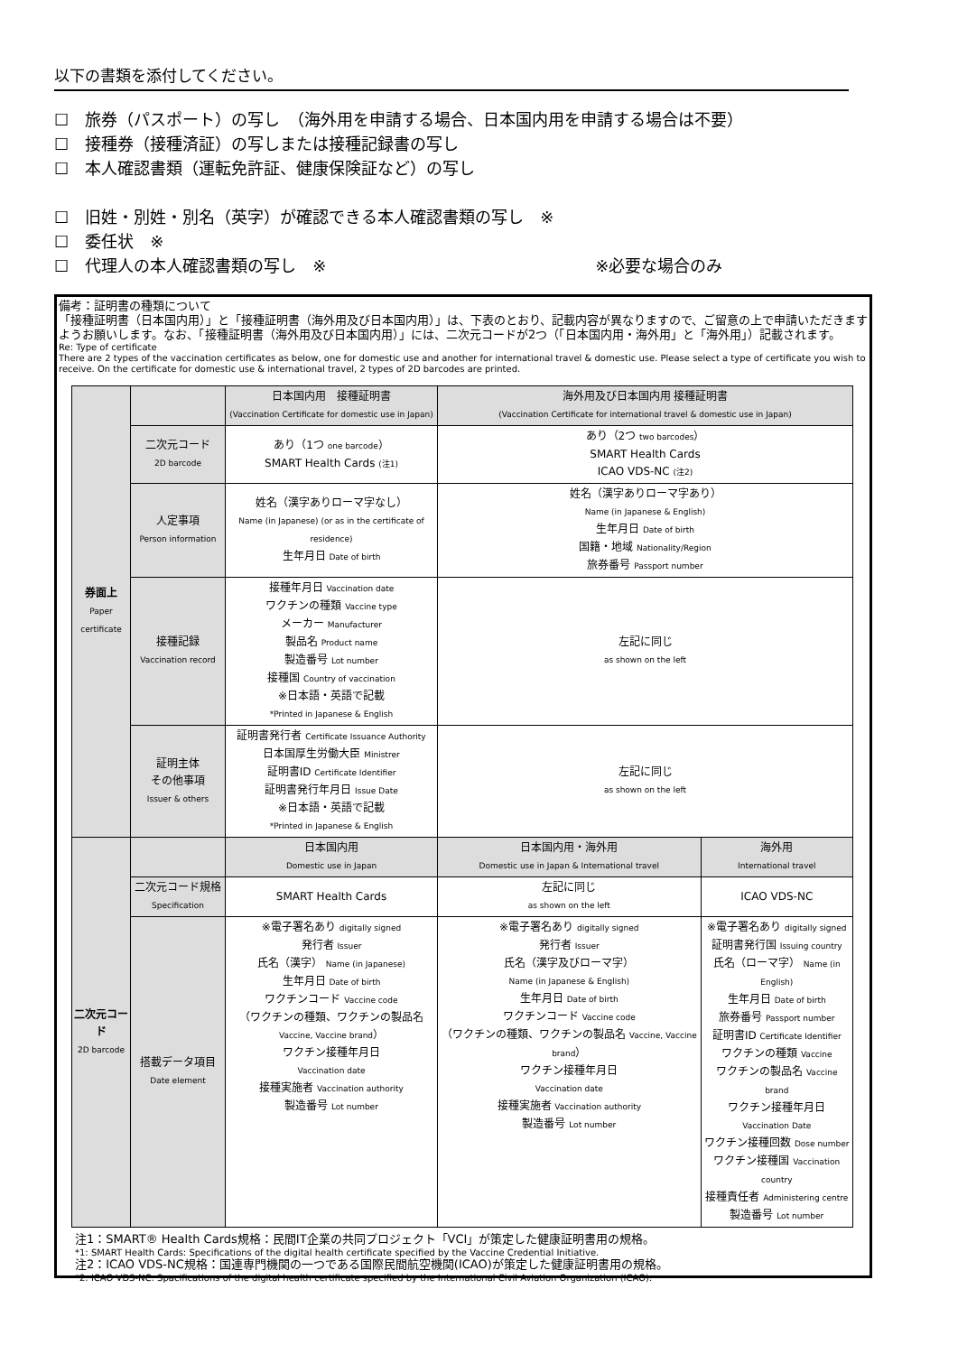以下の書類を添付してください。
☐　旅券（パスポート）の写し　（海外用を申請する場合、日本国内用を申請する場合は不要）
☐　接種券（接種済証）の写しまたは接種記録書の写し
☐　本人確認書類（運転免許証、健康保険証など）の写し
☐　旧姓・別姓・別名（英字）が確認できる本人確認書類の写し　※
☐　委任状　※
☐　代理人の本人確認書類の写し　※　※必要な場合のみ
備考：証明書の種類について
「接種証明書（日本国内用）」と「接種証明書（海外用及び日本国内用）」は、下表のとおり、記載内容が異なりますので、ご留意の上で申請いただきますようお願いします。なお、「接種証明書（海外用及び日本国内用）」には、二次元コードが2つ（「日本国内用・海外用」と「海外用」）記載されます。
Re: Type of certificate
There are 2 types of the vaccination certificates as below, one for domestic use and another for international travel & domestic use. Please select a type of certificate you wish to receive. On the certificate for domestic use & international travel, 2 types of 2D barcodes are printed.
| 券面上 Paper certificate | | 日本国内用 接種証明書 (Vaccination Certificate for domestic use in Japan) | 海外用及び日本国内用 接種証明書 (Vaccination Certificate for international travel & domestic use in Japan) | |
| | 二次元コード 2D barcode | あり（1つ one barcode ） SMART Health Cards (注1) | あり（2つ two barcodes ） SMART Health Cards ICAO VDS-NC (注2) | |
| | 人定事項 Person information | 姓名（漢字ありローマ字なし） Name (in Japanese) (or as in the certificate of residence) 生年月日 Date of birth | 姓名（漢字ありローマ字あり） Name (in Japanese & English) 生年月日 Date of birth 国籍・地域 Nationality/Region 旅券番号 Passport number | |
| | 接種記録 Vaccination record | 接種年月日 Vaccination date ワクチンの種類 Vaccine type メーカー Manufacturer 製品名 Product name 製造番号 Lot number 接種国 Country of vaccination ※日本語・英語で記載 *Printed in Japanese & English | 左記に同じ as shown on the left | |
| | 証明主体 その他事項 Issuer & others | 証明書発行者 Certificate Issuance Authority 日本国厚生労働大臣 Ministrer 証明書ID Certificate Identifier 証明書発行年月日 Issue Date ※日本語・英語で記載 *Printed in Japanese & English | 左記に同じ as shown on the left | |
| 二次元コード 2D barcode | | 日本国内用 Domestic use in Japan | 日本国内用・海外用 Domestic use in Japan & International travel | 海外用 International travel |
| | 二次元コード規格 Specification | SMART Health Cards | 左記に同じ as shown on the left | ICAO VDS-NC |
| | 搭載データ項目 Date element | ※電子署名あり digitally signed 発行者 Issuer 氏名（漢字） Name (in Japanese) 生年月日 Date of birth ワクチンコード Vaccine code （ワクチンの種類、ワクチンの製品名 Vaccine, Vaccine brand ） ワクチン接種年月日 Vaccination date 接種実施者 Vaccination authority 製造番号 Lot number | ※電子署名あり digitally signed 発行者 Issuer 氏名（漢字及びローマ字） Name (in Japanese & English) 生年月日 Date of birth ワクチンコード Vaccine code （ワクチンの種類、ワクチンの製品名 Vaccine, Vaccine brand ） ワクチン接種年月日 Vaccination date 接種実施者 Vaccination authority 製造番号 Lot number | ※電子署名あり digitally signed 証明書発行国 Issuing country 氏名（ローマ字） Name (in English) 生年月日 Date of birth 旅券番号 Passport number 証明書ID Certificate Identifier ワクチンの種類 Vaccine ワクチンの製品名 Vaccine brand ワクチン接種年月日 Vaccination Date ワクチン接種回数 Dose number ワクチン接種国 Vaccination country 接種責任者 Administering centre 製造番号 Lot number |
注1：SMART® Health Cards規格：民間IT企業の共同プロジェクト「VCI」が策定した健康証明書用の規格。
*1: SMART Health Cards: Specifications of the digital health certificate specified by the Vaccine Credential Initiative.
注2：ICAO VDS-NC規格：国連専門機関の一つである国際民間航空機関(ICAO)が策定した健康証明書用の規格。
*2: ICAO VDS-NC: Spacifications of the digital health certificate specified by the International Civil Aviation Organization (ICAO).